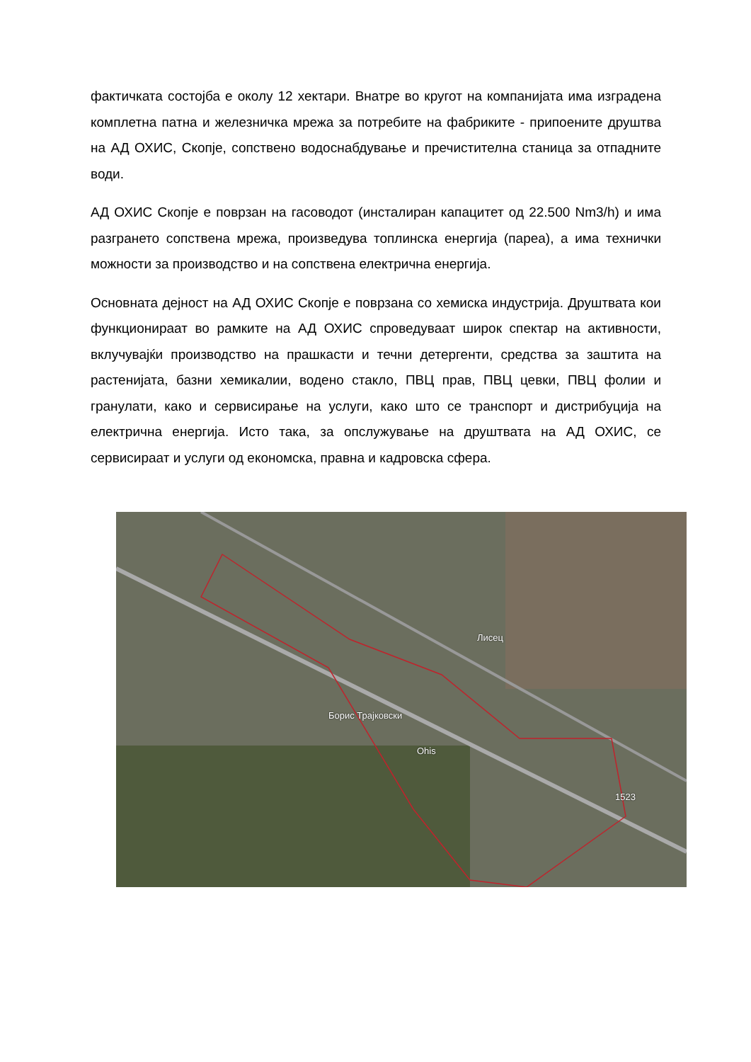фактичката состојба е околу 12 хектари. Внатре во кругот на компанијата има изградена комплетна патна и железничка мрежа за потребите на фабриките - припоените друштва на АД ОХИС, Скопје, сопствено водоснабдување и пречистителна станица за отпадните води.
АД ОХИС Скопје е поврзан на гасоводот (инсталиран капацитет од 22.500 Nm3/h) и има разгрането сопствена мрежа, произведува топлинска енергија (пареа), а има технички можности за производство и на сопствена електрична енергија.
Основната дејност на АД ОХИС Скопје е поврзана со хемиска индустрија. Друштвата кои функционираат во рамките на АД ОХИС спроведуваат широк спектар на активности, вклучувајќи производство на прашкасти и течни детергенти, средства за заштита на растенијата, базни хемикалии, водено стакло, ПВЦ прав, ПВЦ цевки, ПВЦ фолии и гранулати, како и сервисирање на услуги, како што се транспорт и дистрибуција на електрична енергија. Исто така, за опслужување на друштвата на АД ОХИС, се сервисираат и услуги од економска, правна и кадровска сфера.
Лисец
Борис Трајковски
Ohis
1523